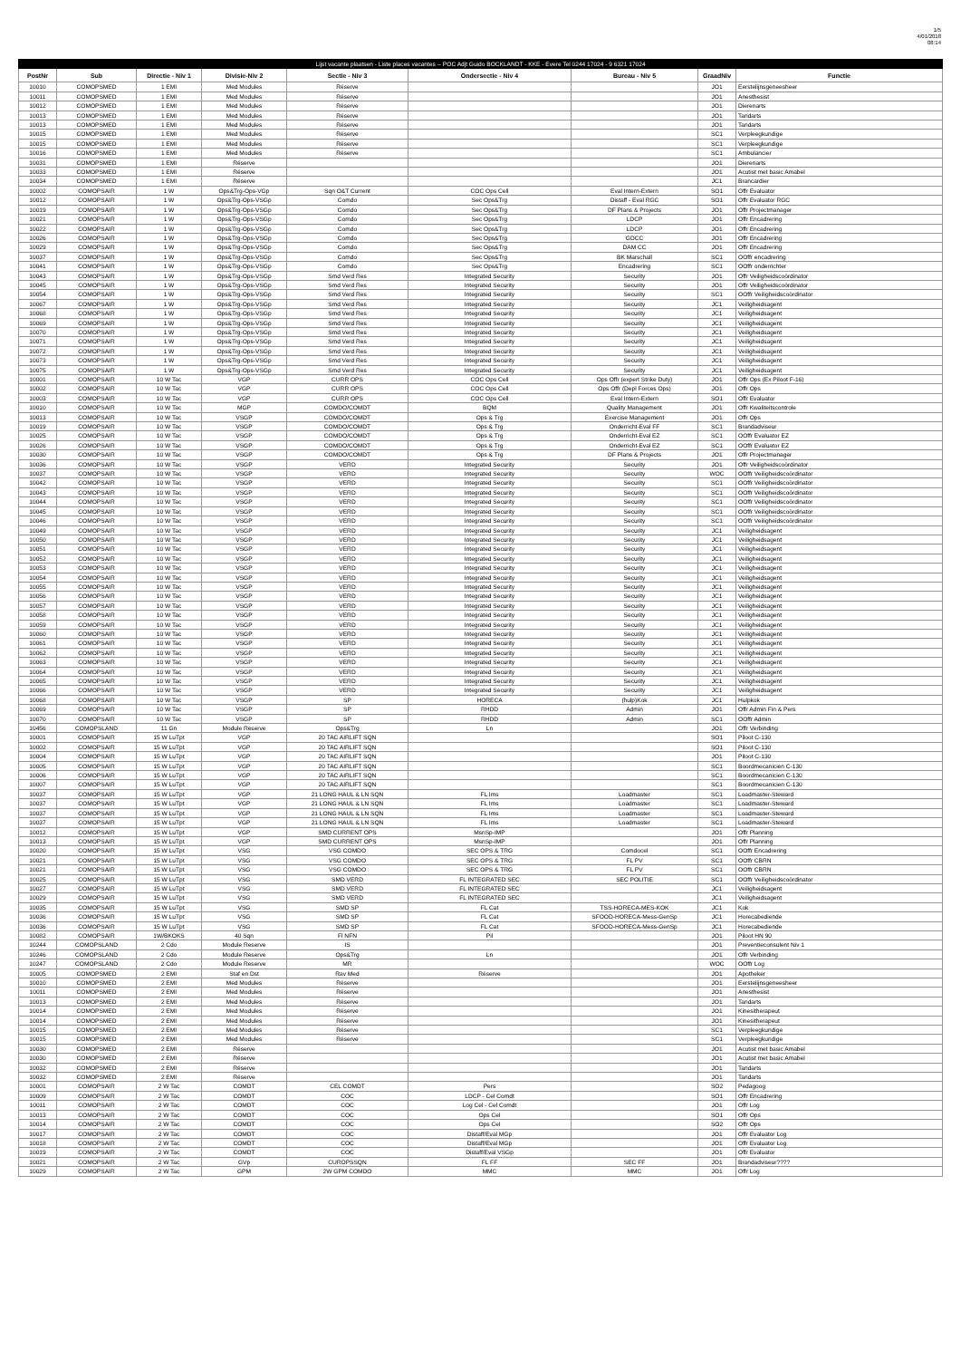1/5
4/01/2018
08:14
| Lijst vacante plaatsen - Liste places vacantes -- POC Adjt Guido BOCKLANDT - KKE - Evere Tel 0244 17024 - 9 6321 17024 | | | | | | | | |
| PostNr | Sub | Directie - Niv 1 | Divisie-Niv 2 | Sectie - Niv 3 | Ondersectie - Niv 4 | Bureau - Niv 5 | GraadNiv | Functie |
| 10010 | COMOPSMED | 1 EMI | Med Modules | Réserve | | | JO1 | Eerstelijnsgeneesheer |
| 10011 | COMOPSMED | 1 EMI | Med Modules | Réserve | | | JO1 | Anesthesist |
| 10012 | COMOPSMED | 1 EMI | Med Modules | Réserve | | | JO1 | Dierenarts |
| 10013 | COMOPSMED | 1 EMI | Med Modules | Réserve | | | JO1 | Tandarts |
| 10013 | COMOPSMED | 1 EMI | Med Modules | Réserve | | | JO1 | Tandarts |
| 10015 | COMOPSMED | 1 EMI | Med Modules | Réserve | | | SC1 | Verpleegkundige |
| 10015 | COMOPSMED | 1 EMI | Med Modules | Réserve | | | SC1 | Verpleegkundige |
| 10016 | COMOPSMED | 1 EMI | Med Modules | Réserve | | | SC1 | Ambulancier |
| 10031 | COMOPSMED | 1 EMI | Réserve | | | | JO1 | Dierenarts |
| 10033 | COMOPSMED | 1 EMI | Réserve | | | | JO1 | Acutist met basic Amabel |
| 10034 | COMOPSMED | 1 EMI | Réserve | | | | JC1 | Brancardier |
| 10002 | COMOPSAIR | 1 W | Ops&Trg-Ops-VGp | Sqn O&T Current | COC Ops Cell | Eval Intern-Extern | SO1 | Offr Evaluator |
| 10012 | COMOPSAIR | 1 W | Ops&Trg-Ops-VSGp | Comdo | Sec Ops&Trg | Distaff - Eval RGC | SO1 | Offr Evaluator RGC |
| 10019 | COMOPSAIR | 1 W | Ops&Trg-Ops-VSGp | Comdo | Sec Ops&Trg | DF Plans & Projects | JO1 | Offr Projectmanager |
| 10021 | COMOPSAIR | 1 W | Ops&Trg-Ops-VSGp | Comdo | Sec Ops&Trg | LDCP | JO1 | Offr Encadrering |
| 10022 | COMOPSAIR | 1 W | Ops&Trg-Ops-VSGp | Comdo | Sec Ops&Trg | LDCP | JO1 | Offr Encadrering |
| 10026 | COMOPSAIR | 1 W | Ops&Trg-Ops-VSGp | Comdo | Sec Ops&Trg | GDCC | JO1 | Offr Encadrering |
| 10029 | COMOPSAIR | 1 W | Ops&Trg-Ops-VSGp | Comdo | Sec Ops&Trg | DAM CC | JO1 | Offr Encadrering |
| 10037 | COMOPSAIR | 1 W | Ops&Trg-Ops-VSGp | Comdo | Sec Ops&Trg | BK Marschall | SC1 | OOffr encadrering |
| 10041 | COMOPSAIR | 1 W | Ops&Trg-Ops-VSGp | Comdo | Sec Ops&Trg | Encadrering | SC1 | OOffr onderrichter |
| 10043 | COMOPSAIR | 1 W | Ops&Trg-Ops-VSGp | Smd Verd Res | Integrated Security | Security | JO1 | Offr Veiligheidscoördinator |
| 10045 | COMOPSAIR | 1 W | Ops&Trg-Ops-VSGp | Smd Verd Res | Integrated Security | Security | JO1 | Offr Veiligheidscoördinator |
| 10054 | COMOPSAIR | 1 W | Ops&Trg-Ops-VSGp | Smd Verd Res | Integrated Security | Security | SC1 | OOffr Veiligheidscoördinator |
| 10067 | COMOPSAIR | 1 W | Ops&Trg-Ops-VSGp | Smd Verd Res | Integrated Security | Security | JC1 | Veiligheidsagent |
| 10068 | COMOPSAIR | 1 W | Ops&Trg-Ops-VSGp | Smd Verd Res | Integrated Security | Security | JC1 | Veiligheidsagent |
| 10069 | COMOPSAIR | 1 W | Ops&Trg-Ops-VSGp | Smd Verd Res | Integrated Security | Security | JC1 | Veiligheidsagent |
| 10070 | COMOPSAIR | 1 W | Ops&Trg-Ops-VSGp | Smd Verd Res | Integrated Security | Security | JC1 | Veiligheidsagent |
| 10071 | COMOPSAIR | 1 W | Ops&Trg-Ops-VSGp | Smd Verd Res | Integrated Security | Security | JC1 | Veiligheidsagent |
| 10072 | COMOPSAIR | 1 W | Ops&Trg-Ops-VSGp | Smd Verd Res | Integrated Security | Security | JC1 | Veiligheidsagent |
| 10073 | COMOPSAIR | 1 W | Ops&Trg-Ops-VSGp | Smd Verd Res | Integrated Security | Security | JC1 | Veiligheidsagent |
| 10075 | COMOPSAIR | 1 W | Ops&Trg-Ops-VSGp | Smd Verd Res | Integrated Security | Security | JC1 | Veiligheidsagent |
| 10001 | COMOPSAIR | 10 W Tac | VGP | CURR OPS | COC Ops Cell | Ops Offr (expert Strike Duty) | JO1 | Offr Ops (Ex Piloot F-16) |
| 10002 | COMOPSAIR | 10 W Tac | VGP | CURR OPS | COC Ops Cell | Ops Offr (Depl Forces Ops) | JO1 | Offr Ops |
| 10003 | COMOPSAIR | 10 W Tac | VGP | CURR OPS | COC Ops Cell | Eval Intern-Extern | SO1 | Offr Evaluator |
| 10010 | COMOPSAIR | 10 W Tac | MGP | COMDO/COMDT | BQM | Quality Management | JO1 | Offr Kwaliteitscontrole |
| 10013 | COMOPSAIR | 10 W Tac | VSGP | COMDO/COMDT | Ops & Trg | Exercise Management | JO1 | Offr Ops |
| 10019 | COMOPSAIR | 10 W Tac | VSGP | COMDO/COMDT | Ops & Trg | Onderricht-Eval FF | SC1 | Brandadviseur |
| 10025 | COMOPSAIR | 10 W Tac | VSGP | COMDO/COMDT | Ops & Trg | Onderricht-Eval EZ | SC1 | OOffr Evaluator EZ |
| 10026 | COMOPSAIR | 10 W Tac | VSGP | COMDO/COMDT | Ops & Trg | Onderricht-Eval EZ | SC1 | OOffr Evaluator EZ |
| 10030 | COMOPSAIR | 10 W Tac | VSGP | COMDO/COMDT | Ops & Trg | DF Plans & Projects | JO1 | Offr Projectmanager |
| 10036 | COMOPSAIR | 10 W Tac | VSGP | VERD | Integrated Security | Security | JO1 | Offr Veiligheidscoördinator |
| 10037 | COMOPSAIR | 10 W Tac | VSGP | VERD | Integrated Security | Security | WOC | OOffr Veiligheidscoördinator |
| 10042 | COMOPSAIR | 10 W Tac | VSGP | VERD | Integrated Security | Security | SC1 | OOffr Veiligheidscoördinator |
| 10043 | COMOPSAIR | 10 W Tac | VSGP | VERD | Integrated Security | Security | SC1 | OOffr Veiligheidscoördinator |
| 10044 | COMOPSAIR | 10 W Tac | VSGP | VERD | Integrated Security | Security | SC1 | OOffr Veiligheidscoördinator |
| 10045 | COMOPSAIR | 10 W Tac | VSGP | VERD | Integrated Security | Security | SC1 | OOffr Veiligheidscoördinator |
| 10046 | COMOPSAIR | 10 W Tac | VSGP | VERD | Integrated Security | Security | SC1 | OOffr Veiligheidscoördinator |
| 10049 | COMOPSAIR | 10 W Tac | VSGP | VERD | Integrated Security | Security | JC1 | Veiligheidsagent |
| 10050 | COMOPSAIR | 10 W Tac | VSGP | VERD | Integrated Security | Security | JC1 | Veiligheidsagent |
| 10051 | COMOPSAIR | 10 W Tac | VSGP | VERD | Integrated Security | Security | JC1 | Veiligheidsagent |
| 10052 | COMOPSAIR | 10 W Tac | VSGP | VERD | Integrated Security | Security | JC1 | Veiligheidsagent |
| 10053 | COMOPSAIR | 10 W Tac | VSGP | VERD | Integrated Security | Security | JC1 | Veiligheidsagent |
| 10054 | COMOPSAIR | 10 W Tac | VSGP | VERD | Integrated Security | Security | JC1 | Veiligheidsagent |
| 10055 | COMOPSAIR | 10 W Tac | VSGP | VERD | Integrated Security | Security | JC1 | Veiligheidsagent |
| 10056 | COMOPSAIR | 10 W Tac | VSGP | VERD | Integrated Security | Security | JC1 | Veiligheidsagent |
| 10057 | COMOPSAIR | 10 W Tac | VSGP | VERD | Integrated Security | Security | JC1 | Veiligheidsagent |
| 10058 | COMOPSAIR | 10 W Tac | VSGP | VERD | Integrated Security | Security | JC1 | Veiligheidsagent |
| 10059 | COMOPSAIR | 10 W Tac | VSGP | VERD | Integrated Security | Security | JC1 | Veiligheidsagent |
| 10060 | COMOPSAIR | 10 W Tac | VSGP | VERD | Integrated Security | Security | JC1 | Veiligheidsagent |
| 10061 | COMOPSAIR | 10 W Tac | VSGP | VERD | Integrated Security | Security | JC1 | Veiligheidsagent |
| 10062 | COMOPSAIR | 10 W Tac | VSGP | VERD | Integrated Security | Security | JC1 | Veiligheidsagent |
| 10063 | COMOPSAIR | 10 W Tac | VSGP | VERD | Integrated Security | Security | JC1 | Veiligheidsagent |
| 10064 | COMOPSAIR | 10 W Tac | VSGP | VERD | Integrated Security | Security | JC1 | Veiligheidsagent |
| 10065 | COMOPSAIR | 10 W Tac | VSGP | VERD | Integrated Security | Security | JC1 | Veiligheidsagent |
| 10066 | COMOPSAIR | 10 W Tac | VSGP | VERD | Integrated Security | Security | JC1 | Veiligheidsagent |
| 10068 | COMOPSAIR | 10 W Tac | VSGP | SP | HORECA | (hulp)Kok | JC1 | Hulpkok |
| 10069 | COMOPSAIR | 10 W Tac | VSGP | SP | RHDD | Admin | JO1 | Offr Admin Fin & Pers |
| 10070 | COMOPSAIR | 10 W Tac | VSGP | SP | RHDD | Admin | SC1 | OOffr Admin |
| 10456 | COMOPSLAND | 11 Gn | Module Reserve | Ops&Trg | Ln | | JO1 | Offr Verbinding |
| 10001 | COMOPSAIR | 15 W LuTpt | VGP | 20 TAC AIRLIFT SQN | | | SO1 | Piloot C-130 |
| 10002 | COMOPSAIR | 15 W LuTpt | VGP | 20 TAC AIRLIFT SQN | | | SO1 | Piloot C-130 |
| 10004 | COMOPSAIR | 15 W LuTpt | VGP | 20 TAC AIRLIFT SQN | | | JO1 | Piloot C-130 |
| 10005 | COMOPSAIR | 15 W LuTpt | VGP | 20 TAC AIRLIFT SQN | | | SC1 | Boordmecanicien C-130 |
| 10006 | COMOPSAIR | 15 W LuTpt | VGP | 20 TAC AIRLIFT SQN | | | SC1 | Boordmecanicien C-130 |
| 10007 | COMOPSAIR | 15 W LuTpt | VGP | 20 TAC AIRLIFT SQN | | | SC1 | Boordmecanicien C-130 |
| 10037 | COMOPSAIR | 15 W LuTpt | VGP | 21 LONG HAUL & LN SQN | FL Ims | Loadmaster | SC1 | Loadmaster-Steward |
| 10037 | COMOPSAIR | 15 W LuTpt | VGP | 21 LONG HAUL & LN SQN | FL Ims | Loadmaster | SC1 | Loadmaster-Steward |
| 10037 | COMOPSAIR | 15 W LuTpt | VGP | 21 LONG HAUL & LN SQN | FL Ims | Loadmaster | SC1 | Loadmaster-Steward |
| 10037 | COMOPSAIR | 15 W LuTpt | VGP | 21 LONG HAUL & LN SQN | FL Ims | Loadmaster | SC1 | Loadmaster-Steward |
| 10012 | COMOPSAIR | 15 W LuTpt | VGP | SMD CURRENT OPS | MsnSp-IMP | | JO1 | Offr Planning |
| 10013 | COMOPSAIR | 15 W LuTpt | VGP | SMD CURRENT OPS | MsnSp-IMP | | JO1 | Offr Planning |
| 10020 | COMOPSAIR | 15 W LuTpt | VSG | VSG COMDO | SEC OPS & TRG | Comdocel | SC1 | OOffr Encadrering |
| 10021 | COMOPSAIR | 15 W LuTpt | VSG | VSG COMDO | SEC OPS & TRG | FL PV | SC1 | OOffr CBRN |
| 10021 | COMOPSAIR | 15 W LuTpt | VSG | VSG COMDO | SEC OPS & TRG | FL PV | SC1 | OOffr CBRN |
| 10025 | COMOPSAIR | 15 W LuTpt | VSG | SMD VERD | FL INTEGRATED SEC | SEC POLITIE | SC1 | OOffr Veiligheidscoördinator |
| 10027 | COMOPSAIR | 15 W LuTpt | VSG | SMD VERD | FL INTEGRATED SEC | | JC1 | Veiligheidsagent |
| 10029 | COMOPSAIR | 15 W LuTpt | VSG | SMD VERD | FL INTEGRATED SEC | | JC1 | Veiligheidsagent |
| 10035 | COMOPSAIR | 15 W LuTpt | VSG | SMD SP | FL Cat | TSS-HORECA-MES-KOK | JC1 | Kok |
| 10036 | COMOPSAIR | 15 W LuTpt | VSG | SMD SP | FL Cat | SFOOD-HORECA-Mess-GenSp | JC1 | Horecabediende |
| 10036 | COMOPSAIR | 15 W LuTpt | VSG | SMD SP | FL Cat | SFOOD-HORECA-Mess-GenSp | JC1 | Horecabediende |
| 10082 | COMOPSAIR | 1W/BKOKS | 40 Sqn | Fl NFN | Pil | | JO1 | Piloot HN 90 |
| 10244 | COMOPSLAND | 2 Cdo | Module Reserve | IS | | | JO1 | Preventieconsulent Niv 1 |
| 10246 | COMOPSLAND | 2 Cdo | Module Reserve | Ops&Trg | Ln | | JO1 | Offr Verbinding |
| 10247 | COMOPSLAND | 2 Cdo | Module Reserve | MR | | | WOC | OOffr Log |
| 10005 | COMOPSMED | 2 EMI | Staf en Dst | Rav Med | Réserve | | JO1 | Apotheker |
| 10010 | COMOPSMED | 2 EMI | Med Modules | Réserve | | | JO1 | Eerstelijnsgeneesheer |
| 10011 | COMOPSMED | 2 EMI | Med Modules | Réserve | | | JO1 | Anesthesist |
| 10013 | COMOPSMED | 2 EMI | Med Modules | Réserve | | | JO1 | Tandarts |
| 10014 | COMOPSMED | 2 EMI | Med Modules | Réserve | | | JO1 | Kinesitherapeut |
| 10014 | COMOPSMED | 2 EMI | Med Modules | Réserve | | | JO1 | Kinesitherapeut |
| 10015 | COMOPSMED | 2 EMI | Med Modules | Réserve | | | SC1 | Verpleegkundige |
| 10015 | COMOPSMED | 2 EMI | Med Modules | Réserve | | | SC1 | Verpleegkundige |
| 10030 | COMOPSMED | 2 EMI | Réserve | | | | JO1 | Acutist met basic Amabel |
| 10030 | COMOPSMED | 2 EMI | Réserve | | | | JO1 | Acutist met basic Amabel |
| 10032 | COMOPSMED | 2 EMI | Réserve | | | | JO1 | Tandarts |
| 10032 | COMOPSMED | 2 EMI | Réserve | | | | JO1 | Tandarts |
| 10001 | COMOPSAIR | 2 W Tac | COMDT | CEL COMDT | Pers | | SO2 | Pedagoog |
| 10009 | COMOPSAIR | 2 W Tac | COMDT | COC | LDCP - Cel Comdt | | SO1 | Offr Encadrering |
| 10011 | COMOPSAIR | 2 W Tac | COMDT | COC | Log Cel - Cel Comdt | | JO1 | Offr Log |
| 10013 | COMOPSAIR | 2 W Tac | COMDT | COC | Ops Cel | | SO1 | Offr Ops |
| 10014 | COMOPSAIR | 2 W Tac | COMDT | COC | Ops Cel | | SO2 | Offr Ops |
| 10017 | COMOPSAIR | 2 W Tac | COMDT | COC | Distaff/Eval MGp | | JO1 | Offr Evaluator Log |
| 10018 | COMOPSAIR | 2 W Tac | COMDT | COC | Distaff/Eval MGp | | JO1 | Offr Evaluator Log |
| 10019 | COMOPSAIR | 2 W Tac | COMDT | COC | Distaff/Eval VSGp | | JO1 | Offr Evaluator |
| 10021 | COMOPSAIR | 2 W Tac | GVp | CUROPSSQN | FL FF | SEC FF | JO1 | Brandadviseur???? |
| 10029 | COMOPSAIR | 2 W Tac | GPM | 2W GPM COMDO | MMC | MMC | JO1 | Offr Log |